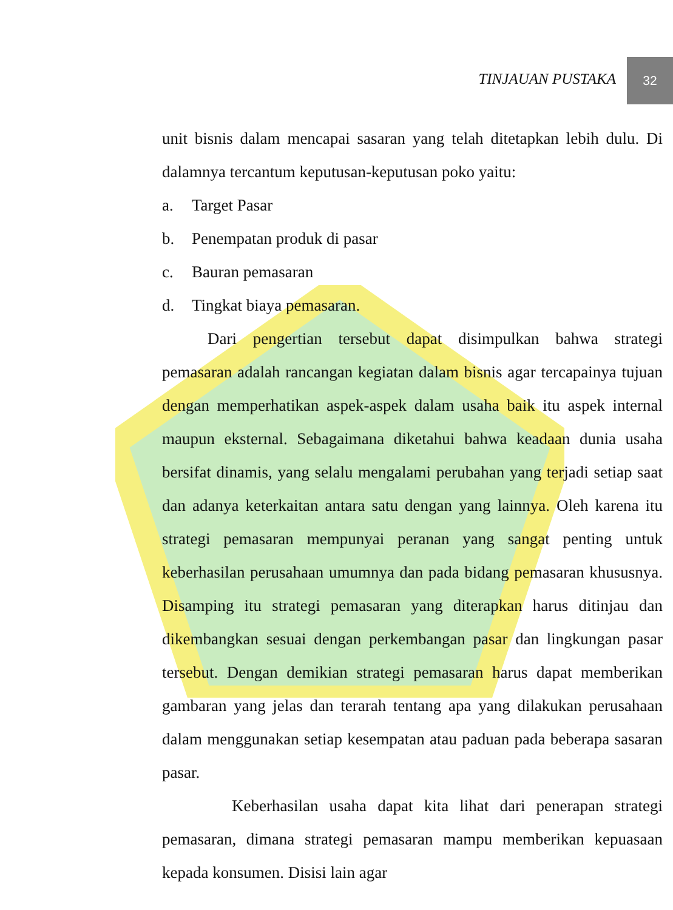TINJAUAN PUSTAKA
32
unit bisnis dalam mencapai sasaran yang telah ditetapkan lebih dulu. Di dalamnya tercantum keputusan-keputusan poko yaitu:
a. Target Pasar
b. Penempatan produk di pasar
c. Bauran pemasaran
d. Tingkat biaya pemasaran.
Dari pengertian tersebut dapat disimpulkan bahwa strategi pemasaran adalah rancangan kegiatan dalam bisnis agar tercapainya tujuan dengan memperhatikan aspek-aspek dalam usaha baik itu aspek internal maupun eksternal. Sebagaimana diketahui bahwa keadaan dunia usaha bersifat dinamis, yang selalu mengalami perubahan yang terjadi setiap saat dan adanya keterkaitan antara satu dengan yang lainnya. Oleh karena itu strategi pemasaran mempunyai peranan yang sangat penting untuk keberhasilan perusahaan umumnya dan pada bidang pemasaran khususnya. Disamping itu strategi pemasaran yang diterapkan harus ditinjau dan dikembangkan sesuai dengan perkembangan pasar dan lingkungan pasar tersebut. Dengan demikian strategi pemasaran harus dapat memberikan gambaran yang jelas dan terarah tentang apa yang dilakukan perusahaan dalam menggunakan setiap kesempatan atau paduan pada beberapa sasaran pasar.
Keberhasilan usaha dapat kita lihat dari penerapan strategi pemasaran, dimana strategi pemasaran mampu memberikan kepuasaan kepada konsumen. Disisi lain agar